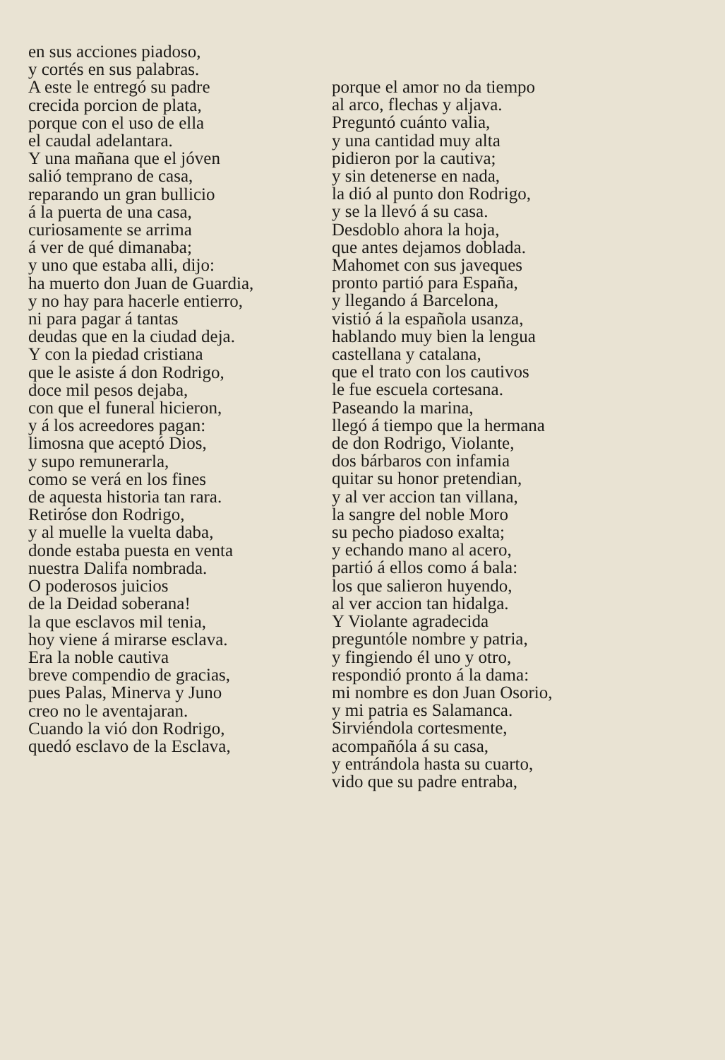en sus acciones piadoso,
y cortés en sus palabras.
A este le entregó su padre
crecida porcion de plata,
porque con el uso de ella
el caudal adelantara.
Y una mañana que el jóven
salió temprano de casa,
reparando un gran bullicio
á la puerta de una casa,
curiosamente se arrima
á ver de qué dimanaba;
y uno que estaba alli, dijo:
ha muerto don Juan de Guardia,
y no hay para hacerle entierro,
ni para pagar á tantas
deudas que en la ciudad deja.
Y con la piedad cristiana
que le asiste á don Rodrigo,
doce mil pesos dejaba,
con que el funeral hicieron,
y á los acreedores pagan:
limosna que aceptó Dios,
y supo remunerarla,
como se verá en los fines
de aquesta historia tan rara.
Retiróse don Rodrigo,
y al muelle la vuelta daba,
donde estaba puesta en venta
nuestra Dalifa nombrada.
O poderosos juicios
de la Deidad soberana!
la que esclavos mil tenia,
hoy viene á mirarse esclava.
Era la noble cautiva
breve compendio de gracias,
pues Palas, Minerva y Juno
creo no le aventajaran.
Cuando la vió don Rodrigo,
quedó esclavo de la Esclava,
porque el amor no da tiempo
al arco, flechas y aljava.
Preguntó cuánto valia,
y una cantidad muy alta
pidieron por la cautiva;
y sin detenerse en nada,
la dió al punto don Rodrigo,
y se la llevó á su casa.
Desdoblo ahora la hoja,
que antes dejamos doblada.
Mahomet con sus javeques
pronto partió para España,
y llegando á Barcelona,
vistió á la española usanza,
hablando muy bien la lengua
castellana y catalana,
que el trato con los cautivos
le fue escuela cortesana.
Paseando la marina,
llegó á tiempo que la hermana
de don Rodrigo, Violante,
dos bárbaros con infamia
quitar su honor pretendian,
y al ver accion tan villana,
la sangre del noble Moro
su pecho piadoso exalta;
y echando mano al acero,
partió á ellos como á bala:
los que salieron huyendo,
al ver accion tan hidalga.
Y Violante agradecida
preguntóle nombre y patria,
y fingiendo él uno y otro,
respondió pronto á la dama:
mi nombre es don Juan Osorio,
y mi patria es Salamanca.
Sirviéndola cortesmente,
acompañóla á su casa,
y entrándola hasta su cuarto,
vido que su padre entraba,